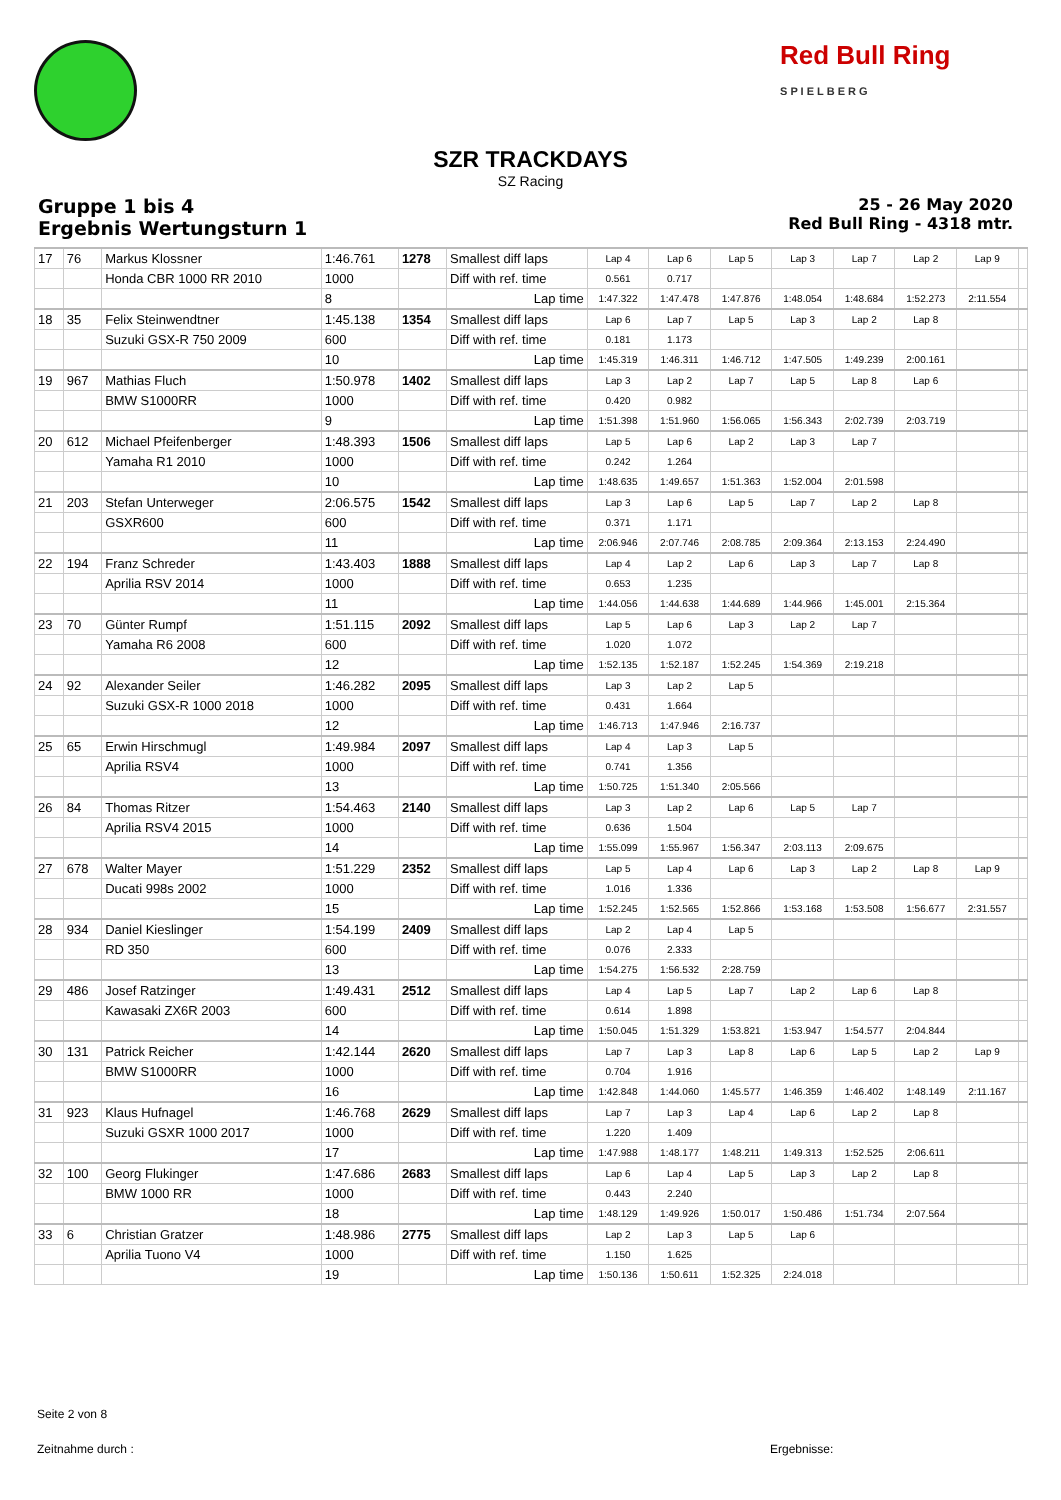Red Bull Ring
S P I E L B E R G
SZR TRACKDAYS
SZ Racing
Gruppe 1 bis 4
Ergebnis Wertungsturn 1
25 - 26 May 2020
Red Bull Ring - 4318 mtr.
| 17 | 76 | Markus Klossner | 1:46.761 | 1278 | Smallest diff laps | Lap 4 | Lap 6 | Lap 5 | Lap 3 | Lap 7 | Lap 2 | Lap 9 | |
| | | Honda CBR 1000 RR 2010 | 1000 | | Diff with ref. time | 0.561 | 0.717 | | | | | | |
| | | | 8 | | Lap time | 1:47.322 | 1:47.478 | 1:47.876 | 1:48.054 | 1:48.684 | 1:52.273 | 2:11.554 | |
| 18 | 35 | Felix Steinwendtner | 1:45.138 | 1354 | Smallest diff laps | Lap 6 | Lap 7 | Lap 5 | Lap 3 | Lap 2 | Lap 8 | | |
| | | Suzuki GSX-R 750 2009 | 600 | | Diff with ref. time | 0.181 | 1.173 | | | | | | |
| | | | 10 | | Lap time | 1:45.319 | 1:46.311 | 1:46.712 | 1:47.505 | 1:49.239 | 2:00.161 | | |
| 19 | 967 | Mathias Fluch | 1:50.978 | 1402 | Smallest diff laps | Lap 3 | Lap 2 | Lap 7 | Lap 5 | Lap 8 | Lap 6 | | |
| | | BMW S1000RR | 1000 | | Diff with ref. time | 0.420 | 0.982 | | | | | | |
| | | | 9 | | Lap time | 1:51.398 | 1:51.960 | 1:56.065 | 1:56.343 | 2:02.739 | 2:03.719 | | |
| 20 | 612 | Michael Pfeifenberger | 1:48.393 | 1506 | Smallest diff laps | Lap 5 | Lap 6 | Lap 2 | Lap 3 | Lap 7 | | | |
| | | Yamaha R1 2010 | 1000 | | Diff with ref. time | 0.242 | 1.264 | | | | | | |
| | | | 10 | | Lap time | 1:48.635 | 1:49.657 | 1:51.363 | 1:52.004 | 2:01.598 | | | |
| 21 | 203 | Stefan Unterweger | 2:06.575 | 1542 | Smallest diff laps | Lap 3 | Lap 6 | Lap 5 | Lap 7 | Lap 2 | Lap 8 | | |
| | | GSXR600 | 600 | | Diff with ref. time | 0.371 | 1.171 | | | | | | |
| | | | 11 | | Lap time | 2:06.946 | 2:07.746 | 2:08.785 | 2:09.364 | 2:13.153 | 2:24.490 | | |
| 22 | 194 | Franz Schreder | 1:43.403 | 1888 | Smallest diff laps | Lap 4 | Lap 2 | Lap 6 | Lap 3 | Lap 7 | Lap 8 | | |
| | | Aprilia RSV 2014 | 1000 | | Diff with ref. time | 0.653 | 1.235 | | | | | | |
| | | | 11 | | Lap time | 1:44.056 | 1:44.638 | 1:44.689 | 1:44.966 | 1:45.001 | 2:15.364 | | |
| 23 | 70 | Günter Rumpf | 1:51.115 | 2092 | Smallest diff laps | Lap 5 | Lap 6 | Lap 3 | Lap 2 | Lap 7 | | | |
| | | Yamaha R6 2008 | 600 | | Diff with ref. time | 1.020 | 1.072 | | | | | | |
| | | | 12 | | Lap time | 1:52.135 | 1:52.187 | 1:52.245 | 1:54.369 | 2:19.218 | | | |
| 24 | 92 | Alexander Seiler | 1:46.282 | 2095 | Smallest diff laps | Lap 3 | Lap 2 | Lap 5 | | | | | |
| | | Suzuki GSX-R 1000 2018 | 1000 | | Diff with ref. time | 0.431 | 1.664 | | | | | | |
| | | | 12 | | Lap time | 1:46.713 | 1:47.946 | 2:16.737 | | | | | |
| 25 | 65 | Erwin Hirschmugl | 1:49.984 | 2097 | Smallest diff laps | Lap 4 | Lap 3 | Lap 5 | | | | | |
| | | Aprilia RSV4 | 1000 | | Diff with ref. time | 0.741 | 1.356 | | | | | | |
| | | | 13 | | Lap time | 1:50.725 | 1:51.340 | 2:05.566 | | | | | |
| 26 | 84 | Thomas Ritzer | 1:54.463 | 2140 | Smallest diff laps | Lap 3 | Lap 2 | Lap 6 | Lap 5 | Lap 7 | | | |
| | | Aprilia RSV4 2015 | 1000 | | Diff with ref. time | 0.636 | 1.504 | | | | | | |
| | | | 14 | | Lap time | 1:55.099 | 1:55.967 | 1:56.347 | 2:03.113 | 2:09.675 | | | |
| 27 | 678 | Walter Mayer | 1:51.229 | 2352 | Smallest diff laps | Lap 5 | Lap 4 | Lap 6 | Lap 3 | Lap 2 | Lap 8 | Lap 9 | |
| | | Ducati 998s 2002 | 1000 | | Diff with ref. time | 1.016 | 1.336 | | | | | | |
| | | | 15 | | Lap time | 1:52.245 | 1:52.565 | 1:52.866 | 1:53.168 | 1:53.508 | 1:56.677 | 2:31.557 | |
| 28 | 934 | Daniel Kieslinger | 1:54.199 | 2409 | Smallest diff laps | Lap 2 | Lap 4 | Lap 5 | | | | | |
| | | RD 350 | 600 | | Diff with ref. time | 0.076 | 2.333 | | | | | | |
| | | | 13 | | Lap time | 1:54.275 | 1:56.532 | 2:28.759 | | | | | |
| 29 | 486 | Josef Ratzinger | 1:49.431 | 2512 | Smallest diff laps | Lap 4 | Lap 5 | Lap 7 | Lap 2 | Lap 6 | Lap 8 | | |
| | | Kawasaki ZX6R 2003 | 600 | | Diff with ref. time | 0.614 | 1.898 | | | | | | |
| | | | 14 | | Lap time | 1:50.045 | 1:51.329 | 1:53.821 | 1:53.947 | 1:54.577 | 2:04.844 | | |
| 30 | 131 | Patrick Reicher | 1:42.144 | 2620 | Smallest diff laps | Lap 7 | Lap 3 | Lap 8 | Lap 6 | Lap 5 | Lap 2 | Lap 9 | |
| | | BMW S1000RR | 1000 | | Diff with ref. time | 0.704 | 1.916 | | | | | | |
| | | | 16 | | Lap time | 1:42.848 | 1:44.060 | 1:45.577 | 1:46.359 | 1:46.402 | 1:48.149 | 2:11.167 | |
| 31 | 923 | Klaus Hufnagel | 1:46.768 | 2629 | Smallest diff laps | Lap 7 | Lap 3 | Lap 4 | Lap 6 | Lap 2 | Lap 8 | | |
| | | Suzuki GSXR 1000 2017 | 1000 | | Diff with ref. time | 1.220 | 1.409 | | | | | | |
| | | | 17 | | Lap time | 1:47.988 | 1:48.177 | 1:48.211 | 1:49.313 | 1:52.525 | 2:06.611 | | |
| 32 | 100 | Georg Flukinger | 1:47.686 | 2683 | Smallest diff laps | Lap 6 | Lap 4 | Lap 5 | Lap 3 | Lap 2 | Lap 8 | | |
| | | BMW 1000 RR | 1000 | | Diff with ref. time | 0.443 | 2.240 | | | | | | |
| | | | 18 | | Lap time | 1:48.129 | 1:49.926 | 1:50.017 | 1:50.486 | 1:51.734 | 2:07.564 | | |
| 33 | 6 | Christian Gratzer | 1:48.986 | 2775 | Smallest diff laps | Lap 2 | Lap 3 | Lap 5 | Lap 6 | | | | |
| | | Aprilia Tuono V4 | 1000 | | Diff with ref. time | 1.150 | 1.625 | | | | | | |
| | | | 19 | | Lap time | 1:50.136 | 1:50.611 | 1:52.325 | 2:24.018 | | | | |
Seite 2 von 8
Zeitnahme durch : Ergebnisse: